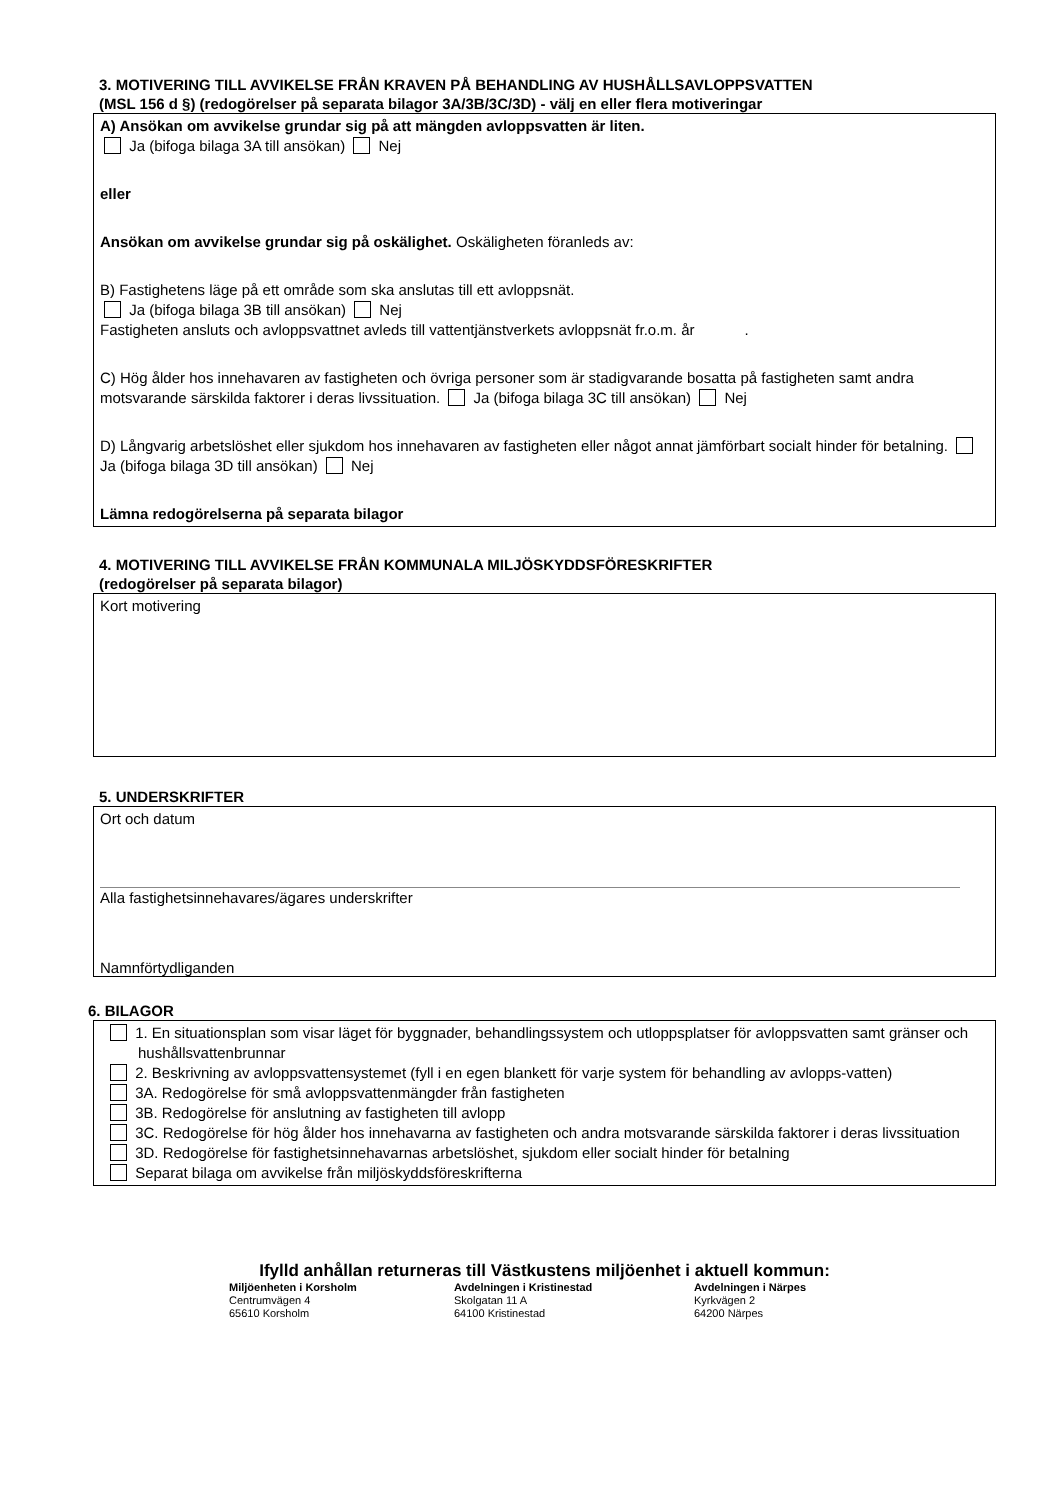3. MOTIVERING TILL AVVIKELSE FRÅN KRAVEN PÅ BEHANDLING AV HUSHÅLLSAVLOPPSVATTEN
(MSL 156 d §) (redogörelser på separata bilagor 3A/3B/3C/3D) - välj en eller flera motiveringar
A) Ansökan om avvikelse grundar sig på att mängden avloppsvatten är liten.
Ja (bifoga bilaga 3A till ansökan) Nej
eller
Ansökan om avvikelse grundar sig på oskälighet. Oskäligheten föranleds av:
B) Fastighetens läge på ett område som ska anslutas till ett avloppsnät.
Ja (bifoga bilaga 3B till ansökan) Nej
Fastigheten ansluts och avloppsvattnet avleds till vattentjänstverkets avloppsnät fr.o.m. år .
C) Hög ålder hos innehavaren av fastigheten och övriga personer som är stadigvarande bosatta på fastigheten samt andra motsvarande särskilda faktorer i deras livssituation. Ja (bifoga bilaga 3C till ansökan) Nej
D) Långvarig arbetslöshet eller sjukdom hos innehavaren av fastigheten eller något annat jämförbart socialt hinder för betalning. Ja (bifoga bilaga 3D till ansökan) Nej
Lämna redogörelserna på separata bilagor
4. MOTIVERING TILL AVVIKELSE FRÅN KOMMUNALA MILJÖSKYDDSFÖRESKRIFTER
(redogörelser på separata bilagor)
Kort motivering
5. UNDERSKRIFTER
Ort och datum
Alla fastighetsinnehavares/ägares underskrifter
Namnförtydliganden
6. BILAGOR
1. En situationsplan som visar läget för byggnader, behandlingssystem och utloppsplatser för avloppsvatten samt gränser och hushållsvattenbrunnar
2. Beskrivning av avloppsvattensystemet (fyll i en egen blankett för varje system för behandling av avlopps-vatten)
3A. Redogörelse för små avloppsvattenmängder från fastigheten
3B. Redogörelse för anslutning av fastigheten till avlopp
3C. Redogörelse för hög ålder hos innehavarna av fastigheten och andra motsvarande särskilda faktorer i deras livssituation
3D. Redogörelse för fastighetsinnehavarnas arbetslöshet, sjukdom eller socialt hinder för betalning
Separat bilaga om avvikelse från miljöskyddsföreskrifterna
Ifylld anhållan returneras till Västkustens miljöenhet i aktuell kommun:
Miljöenheten i Korsholm
Centrumvägen 4
65610 Korsholm
Avdelningen i Kristinestad
Skolgatan 11 A
64100 Kristinestad
Avdelningen i Närpes
Kyrkvägen 2
64200 Närpes